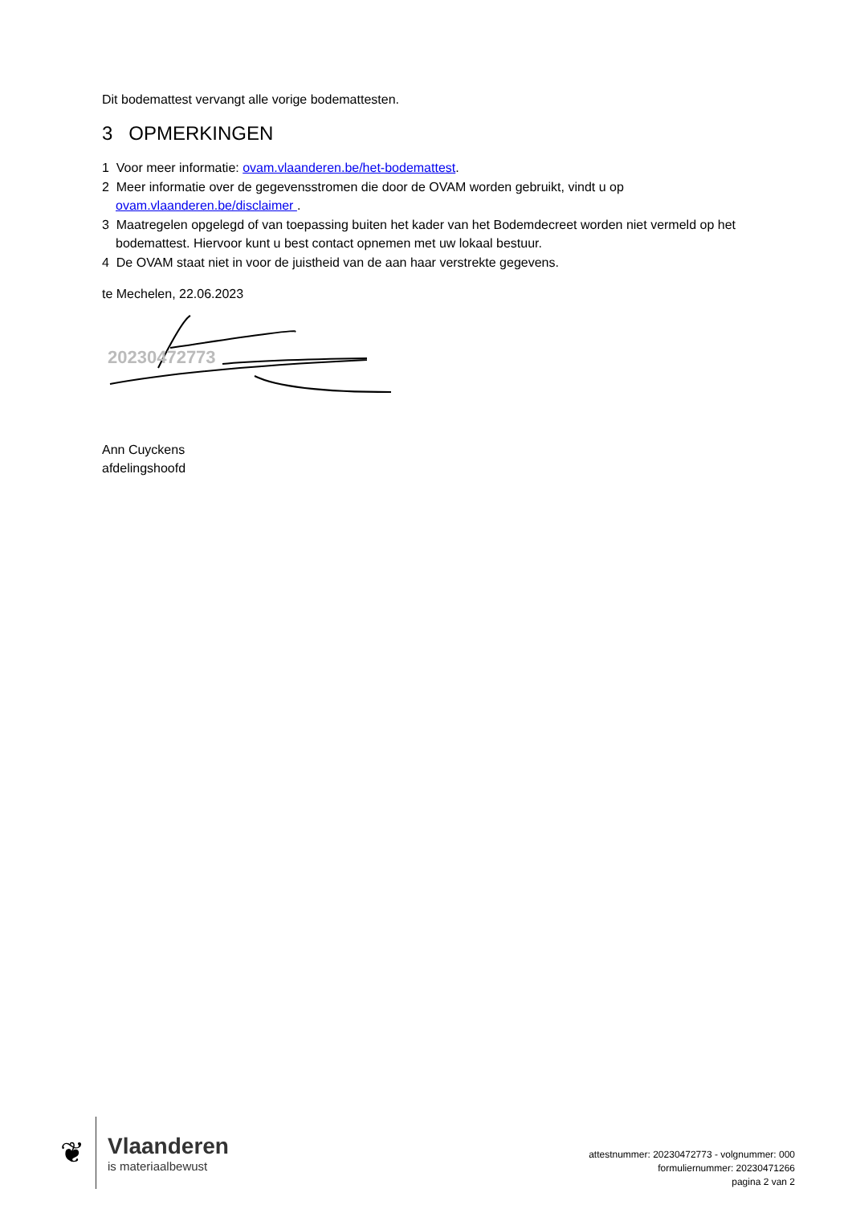Dit bodemattest vervangt alle vorige bodemattesten.
3 OPMERKINGEN
1 Voor meer informatie: ovam.vlaanderen.be/het-bodemattest.
2 Meer informatie over de gegevensstromen die door de OVAM worden gebruikt, vindt u op ovam.vlaanderen.be/disclaimer .
3 Maatregelen opgelegd of van toepassing buiten het kader van het Bodemdecreet worden niet vermeld op het bodemattest. Hiervoor kunt u best contact opnemen met uw lokaal bestuur.
4 De OVAM staat niet in voor de juistheid van de aan haar verstrekte gegevens.
te Mechelen, 22.06.2023
20230472773
Ann Cuyckens
afdelingshoofd
❦
Vlaanderen
is materiaalbewust
attestnummer: 20230472773 - volgnummer: 000
formuliernummer: 20230471266
pagina 2 van 2